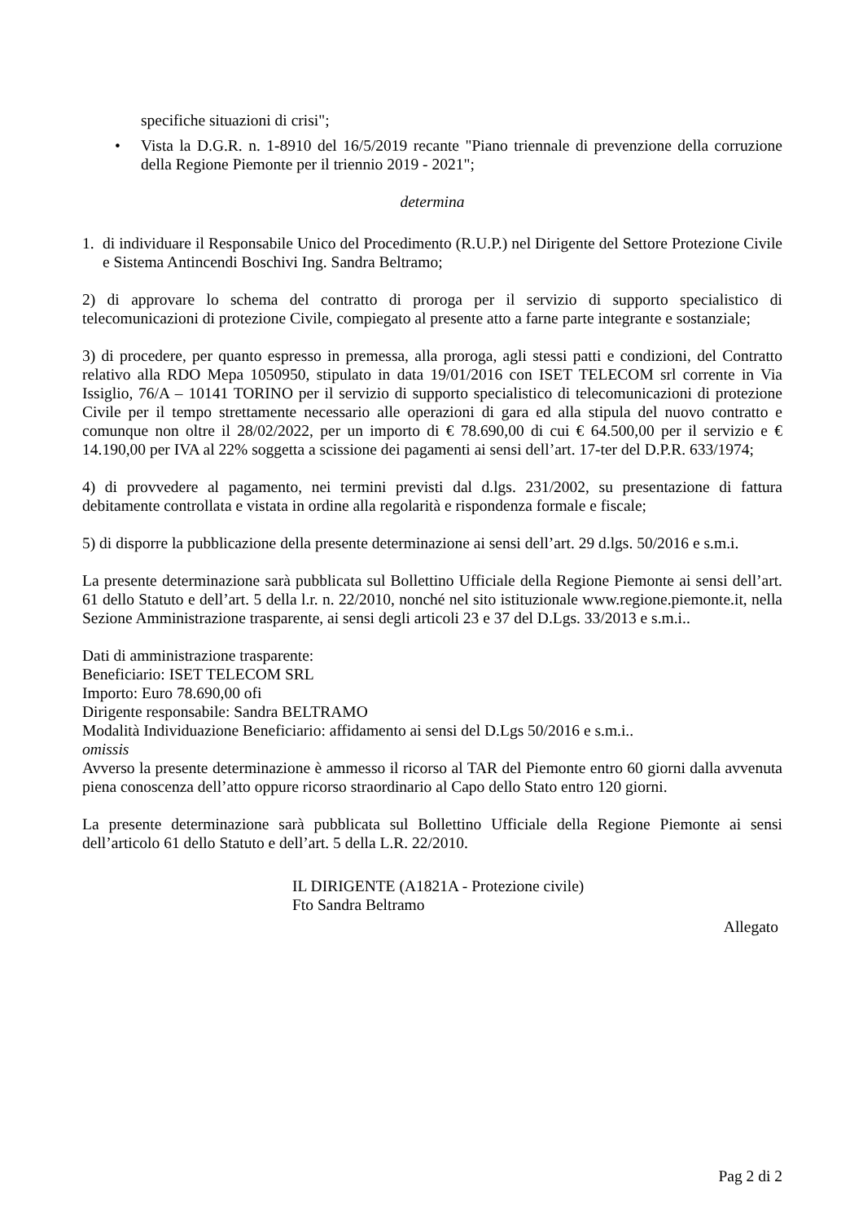specifiche situazioni di crisi";
• Vista la D.G.R. n. 1-8910 del 16/5/2019 recante "Piano triennale di prevenzione della corruzione della Regione Piemonte per il triennio 2019 - 2021";
determina
1. di individuare il Responsabile Unico del Procedimento (R.U.P.) nel Dirigente del Settore Protezione Civile e Sistema Antincendi Boschivi Ing. Sandra Beltramo;
2) di approvare lo schema del contratto di proroga per il servizio di supporto specialistico di telecomunicazioni di protezione Civile, compiegato al presente atto a farne parte integrante e sostanziale;
3) di procedere, per quanto espresso in premessa, alla proroga, agli stessi patti e condizioni, del Contratto relativo alla RDO Mepa 1050950, stipulato in data 19/01/2016 con ISET TELECOM srl corrente in Via Issiglio, 76/A – 10141 TORINO per il servizio di supporto specialistico di telecomunicazioni di protezione Civile per il tempo strettamente necessario alle operazioni di gara ed alla stipula del nuovo contratto e comunque non oltre il 28/02/2022, per un importo di € 78.690,00 di cui € 64.500,00 per il servizio e € 14.190,00 per IVA al 22% soggetta a scissione dei pagamenti ai sensi dell’art. 17-ter del D.P.R. 633/1974;
4) di provvedere al pagamento, nei termini previsti dal d.lgs. 231/2002, su presentazione di fattura debitamente controllata e vistata in ordine alla regolarità e rispondenza formale e fiscale;
5) di disporre la pubblicazione della presente determinazione ai sensi dell’art. 29 d.lgs. 50/2016 e s.m.i.
La presente determinazione sarà pubblicata sul Bollettino Ufficiale della Regione Piemonte ai sensi dell’art. 61 dello Statuto e dell’art. 5 della l.r. n. 22/2010, nonché nel sito istituzionale www.regione.piemonte.it, nella Sezione Amministrazione trasparente, ai sensi degli articoli 23 e 37 del D.Lgs. 33/2013 e s.m.i..
Dati di amministrazione trasparente:
Beneficiario: ISET TELECOM SRL
Importo: Euro 78.690,00 ofi
Dirigente responsabile: Sandra BELTRAMO
Modalità Individuazione Beneficiario: affidamento ai sensi del D.Lgs 50/2016 e s.m.i..
omissis
Avverso la presente determinazione è ammesso il ricorso al TAR del Piemonte entro 60 giorni dalla avvenuta piena conoscenza dell’atto oppure ricorso straordinario al Capo dello Stato entro 120 giorni.
La presente determinazione sarà pubblicata sul Bollettino Ufficiale della Regione Piemonte ai sensi dell’articolo 61 dello Statuto e dell’art. 5 della L.R. 22/2010.
IL DIRIGENTE (A1821A - Protezione civile)
Fto Sandra Beltramo
Allegato
Pag 2 di 2